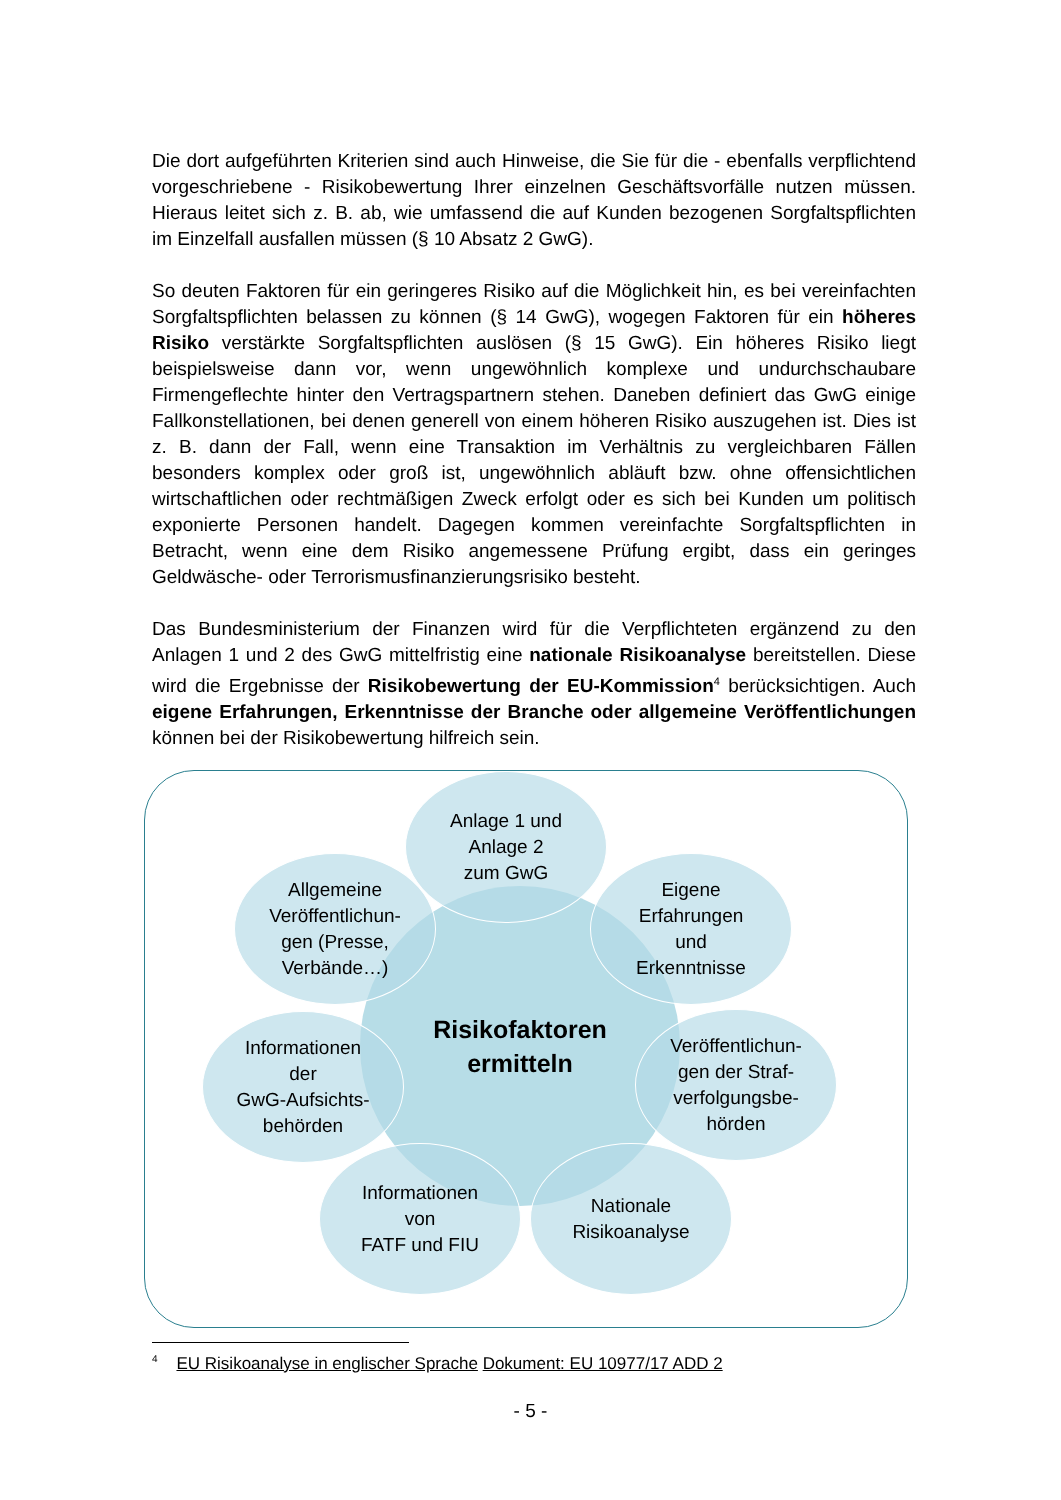Die dort aufgeführten Kriterien sind auch Hinweise, die Sie für die - ebenfalls verpflichtend vorgeschriebene - Risikobewertung Ihrer einzelnen Geschäftsvorfälle nutzen müssen. Hieraus leitet sich z. B. ab, wie umfassend die auf Kunden bezogenen Sorgfaltspflichten im Einzelfall ausfallen müssen (§ 10 Absatz 2 GwG).
So deuten Faktoren für ein geringeres Risiko auf die Möglichkeit hin, es bei vereinfachten Sorgfaltspflichten belassen zu können (§ 14 GwG), wogegen Faktoren für ein höheres Risiko verstärkte Sorgfaltspflichten auslösen (§ 15 GwG). Ein höheres Risiko liegt beispielsweise dann vor, wenn ungewöhnlich komplexe und undurchschaubare Firmengeflechte hinter den Vertragspartnern stehen. Daneben definiert das GwG einige Fallkonstellationen, bei denen generell von einem höheren Risiko auszugehen ist. Dies ist z. B. dann der Fall, wenn eine Transaktion im Verhältnis zu vergleichbaren Fällen besonders komplex oder groß ist, ungewöhnlich abläuft bzw. ohne offensichtlichen wirtschaftlichen oder rechtmäßigen Zweck erfolgt oder es sich bei Kunden um politisch exponierte Personen handelt. Dagegen kommen vereinfachte Sorgfaltspflichten in Betracht, wenn eine dem Risiko angemessene Prüfung ergibt, dass ein geringes Geldwäsche- oder Terrorismusfinanzierungsrisiko besteht.
Das Bundesministerium der Finanzen wird für die Verpflichteten ergänzend zu den Anlagen 1 und 2 des GwG mittelfristig eine nationale Risikoanalyse bereitstellen. Diese wird die Ergebnisse der Risikobewertung der EU-Kommission<sup>4</sup> berücksichtigen. Auch eigene Erfahrungen, Erkenntnisse der Branche oder allgemeine Veröffentlichungen können bei der Risikobewertung hilfreich sein.
Risikofaktoren
ermitteln
Anlage 1 und
Anlage 2
zum GwG
Allgemeine
Veröffentlichun-
gen (Presse,
Verbände…)
Eigene
Erfahrungen
und
Erkenntnisse
Informationen
der
GwG-Aufsichts-
behörden
Veröffentlichun-
gen der Straf-
verfolgungsbe-
hörden
Informationen
von
FATF und FIU
Nationale
Risikoanalyse
<sup>4</sup> EU Risikoanalyse in englischer Sprache Dokument: EU 10977/17 ADD 2
- 5 -